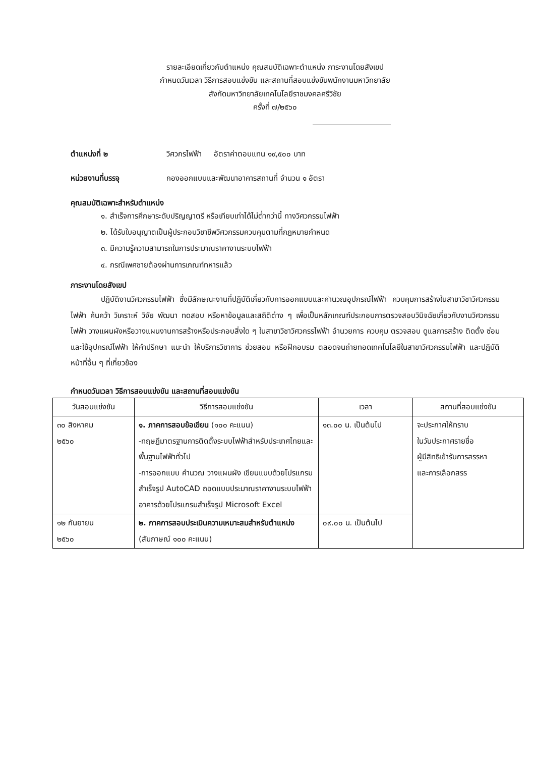รายละเอียดเกี่ยวกับตำแหน่ง คุณสมบัติเฉพาะตำแหน่ง ภาระงานโดยสังเขป
กำหนดวันเวลา วิธีการสอบแข่งขัน และสถานที่สอบแข่งขันพนักงานมหาวิทยาลัย
สังกัดมหาวิทยาลัยเทคโนโลยีราชมงคลศรีวิชัย
ครั้งที่ ๗/๒๕๖๐
ตำแหน่งที่ ๒ วิศวกรไฟฟ้า อัตราค่าตอบแทน ๑๙,๕๐๐ บาท
หน่วยงานที่บรรจุ กองออกแบบและพัฒนาอาคารสถานที่ จำนวน ๑ อัตรา
คุณสมบัติเฉพาะสำหรับตำแหน่ง
๑. สำเร็จการศึกษาระดับปริญญาตรี หรือเทียบเท่าได้ไม่ต่ำกว่านี้ ทางวิศวกรรมไฟฟ้า
๒. ได้รับใบอนุญาตเป็นผู้ประกอบวิชาชีพวิศวกรรมควบคุมตามที่กฎหมายกำหนด
๓. มีความรู้ความสามารถในการประมาณราคางานระบบไฟฟ้า
๔. กรณีเพศชายต้องผ่านการเกณฑ์ทหารแล้ว
ภาระงานโดยสังเขป
ปฏิบัติงานวิศวกรรมไฟฟ้า ซึ่งมีลักษณะงานที่ปฏิบัติเกี่ยวกับการออกแบบและคำนวณอุปกรณ์ไฟฟ้า ควบคุมการสร้างในสาขาวิชาวิศวกรรมไฟฟ้า ค้นคว้า วิเคราะห์ วิจัย พัฒนา ทดสอบ หรือหาข้อมูลและสถิติต่าง ๆ เพื่อเป็นหลักเกณฑ์ประกอบการตรวจสอบวินิจฉัยเกี่ยวกับงานวิศวกรรมไฟฟ้า วางแผนผังหรือวางแผนงานการสร้างหรือประกอบสิ่งใด ๆ ในสาขาวิชาวิศวกรรไฟฟ้า อำนวยการ ควบคุม ตรวจสอบ ดูแลการสร้าง ติดตั้ง ซ่อมและใช้อุปกรณ์ไฟฟ้า ให้คำปรึกษา แนะนำ ให้บริการวิชาการ ช่วยสอน หรือฝึกอบรม ตลอดจนถ่ายทอดเทคโนโลยีในสาขาวิศวกรรมไฟฟ้า และปฏิบัติหน้าที่อื่น ๆ ที่เกี่ยวข้อง
กำหนดวันเวลา วิธีการสอบแข่งขัน และสถานที่สอบแข่งขัน
| วันสอบแข่งขัน | วิธีการสอบแข่งขัน | เวลา | สถานที่สอบแข่งขัน |
| --- | --- | --- | --- |
| ๓๐ สิงหาคม ๒๕๖๐ | ๑. ภาคการสอบข้อเขียน (๑๐๐ คะแนน) -ทฤษฎีมาตรฐานการติดตั้งระบบไฟฟ้าสำหรับประเทศไทยและพื้นฐานไฟฟ้าทั่วไป -การออกแบบ คำนวณ วางแผนผัง เขียนแบบด้วยโปรแกรมสำเร็จรูป AutoCAD ถอดแบบประมาณราคางานระบบไฟฟ้าอาคารด้วยโปรแกรมสำเร็จรูป Microsoft Excel | ๑๓.๐๐ น. เป็นต้นไป | จะประกาศให้ทราบ ในวันประกาศรายชื่อ ผู้มีสิทธิเข้ารับการสรรหา และการเลือกสรร |
| ๑๒ กันยายน ๒๕๖๐ | ๒. ภาคการสอบประเมินความเหมาะสมสำหรับตำแหน่ง (สัมภาษณ์ ๑๐๐ คะแนน) | ๐๙.๐๐ น. เป็นต้นไป | |